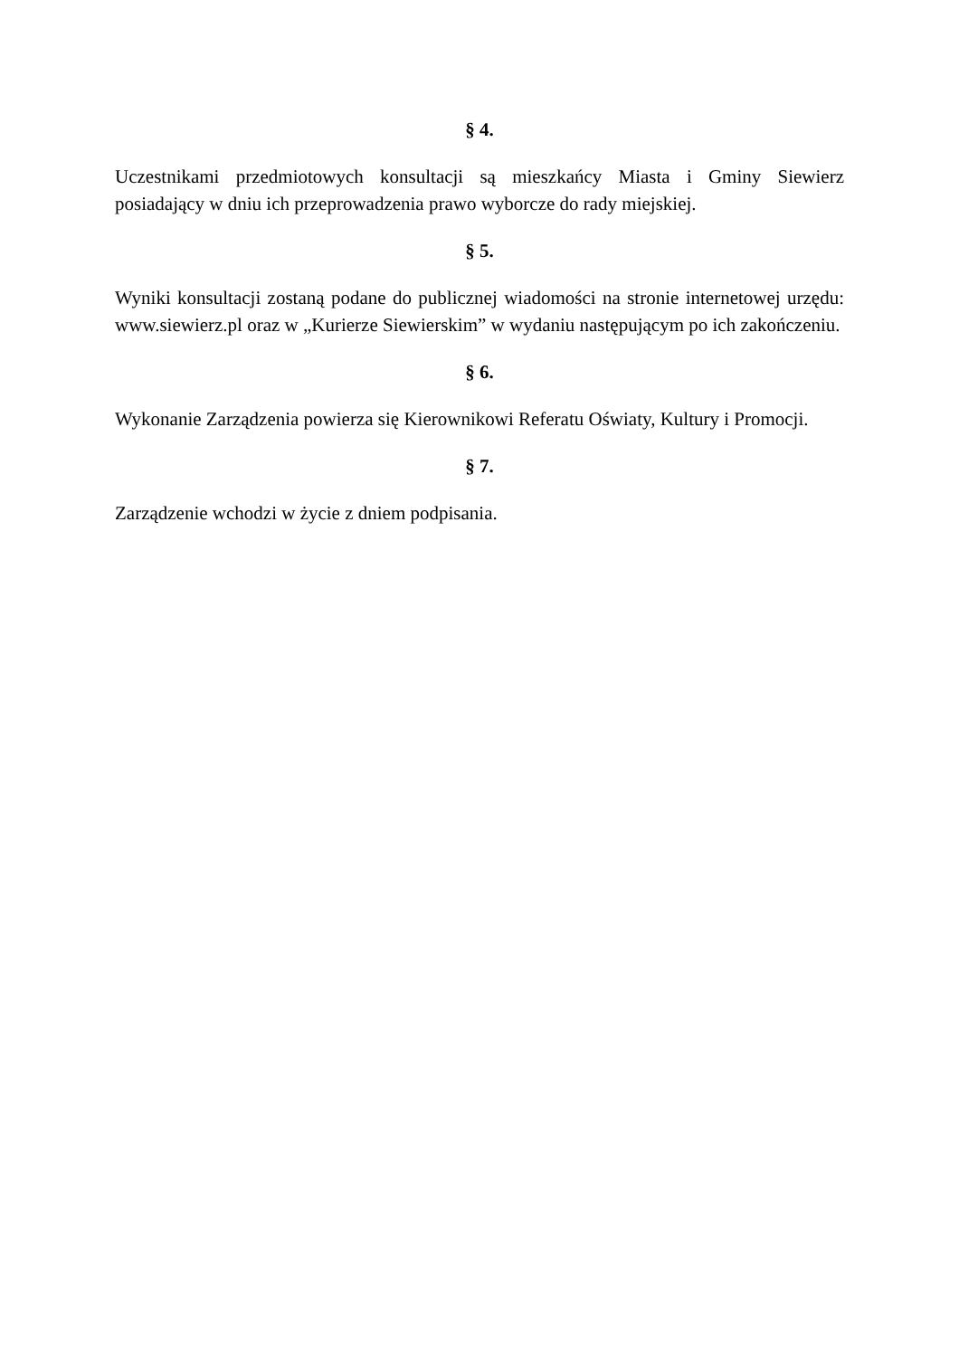§ 4.
Uczestnikami przedmiotowych konsultacji są mieszkańcy Miasta i Gminy Siewierz posiadający w dniu ich przeprowadzenia prawo wyborcze do rady miejskiej.
§ 5.
Wyniki konsultacji zostaną podane do publicznej wiadomości na stronie internetowej urzędu: www.siewierz.pl oraz w „Kurierze Siewierskim” w wydaniu następującym po ich zakończeniu.
§ 6.
Wykonanie Zarządzenia powierza się Kierownikowi Referatu Oświaty, Kultury i Promocji.
§ 7.
Zarządzenie wchodzi w życie z dniem podpisania.